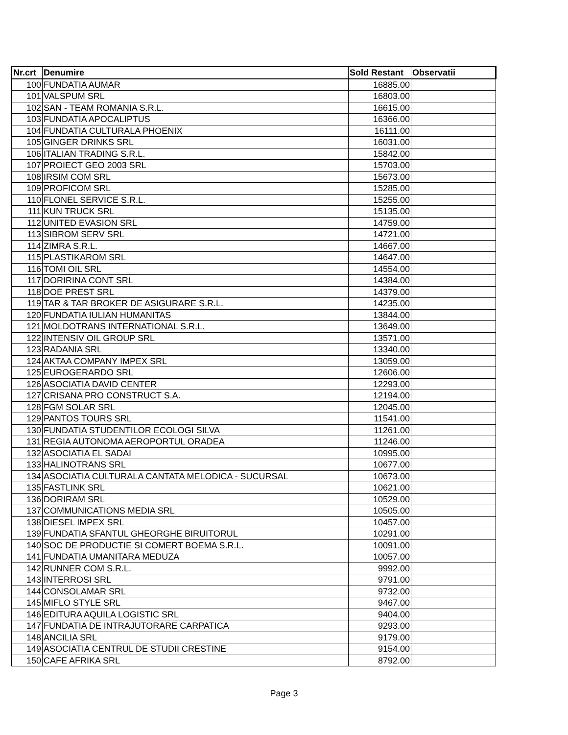| Nr.crt | Denumire | Sold Restant | Observatii |
| --- | --- | --- | --- |
| 100 | FUNDATIA AUMAR | 16885.00 | |
| 101 | VALSPUM SRL | 16803.00 | |
| 102 | SAN - TEAM ROMANIA S.R.L. | 16615.00 | |
| 103 | FUNDATIA APOCALIPTUS | 16366.00 | |
| 104 | FUNDATIA CULTURALA PHOENIX | 16111.00 | |
| 105 | GINGER DRINKS SRL | 16031.00 | |
| 106 | ITALIAN TRADING S.R.L. | 15842.00 | |
| 107 | PROIECT GEO 2003 SRL | 15703.00 | |
| 108 | IRSIM COM SRL | 15673.00 | |
| 109 | PROFICOM SRL | 15285.00 | |
| 110 | FLONEL SERVICE S.R.L. | 15255.00 | |
| 111 | KUN TRUCK SRL | 15135.00 | |
| 112 | UNITED EVASION SRL | 14759.00 | |
| 113 | SIBROM SERV SRL | 14721.00 | |
| 114 | ZIMRA S.R.L. | 14667.00 | |
| 115 | PLASTIKAROM SRL | 14647.00 | |
| 116 | TOMI OIL SRL | 14554.00 | |
| 117 | DORIRINA CONT SRL | 14384.00 | |
| 118 | DOE PREST SRL | 14379.00 | |
| 119 | TAR & TAR BROKER DE ASIGURARE S.R.L. | 14235.00 | |
| 120 | FUNDATIA IULIAN HUMANITAS | 13844.00 | |
| 121 | MOLDOTRANS INTERNATIONAL S.R.L. | 13649.00 | |
| 122 | INTENSIV OIL GROUP SRL | 13571.00 | |
| 123 | RADANIA SRL | 13340.00 | |
| 124 | AKTAA COMPANY IMPEX SRL | 13059.00 | |
| 125 | EUROGERARDO SRL | 12606.00 | |
| 126 | ASOCIATIA DAVID CENTER | 12293.00 | |
| 127 | CRISANA PRO CONSTRUCT S.A. | 12194.00 | |
| 128 | FGM SOLAR SRL | 12045.00 | |
| 129 | PANTOS TOURS SRL | 11541.00 | |
| 130 | FUNDATIA STUDENTILOR ECOLOGI SILVA | 11261.00 | |
| 131 | REGIA AUTONOMA AEROPORTUL ORADEA | 11246.00 | |
| 132 | ASOCIATIA EL SADAI | 10995.00 | |
| 133 | HALINOTRANS SRL | 10677.00 | |
| 134 | ASOCIATIA CULTURALA CANTATA MELODICA - SUCURSAL | 10673.00 | |
| 135 | FASTLINK SRL | 10621.00 | |
| 136 | DORIRAM SRL | 10529.00 | |
| 137 | COMMUNICATIONS MEDIA SRL | 10505.00 | |
| 138 | DIESEL IMPEX SRL | 10457.00 | |
| 139 | FUNDATIA SFANTUL GHEORGHE BIRUITORUL | 10291.00 | |
| 140 | SOC DE PRODUCTIE SI COMERT BOEMA S.R.L. | 10091.00 | |
| 141 | FUNDATIA UMANITARA MEDUZA | 10057.00 | |
| 142 | RUNNER COM S.R.L. | 9992.00 | |
| 143 | INTERROSI SRL | 9791.00 | |
| 144 | CONSOLAMAR SRL | 9732.00 | |
| 145 | MIFLO STYLE SRL | 9467.00 | |
| 146 | EDITURA AQUILA LOGISTIC SRL | 9404.00 | |
| 147 | FUNDATIA DE INTRAJUTORARE CARPATICA | 9293.00 | |
| 148 | ANCILIA SRL | 9179.00 | |
| 149 | ASOCIATIA CENTRUL DE STUDII CRESTINE | 9154.00 | |
| 150 | CAFE AFRIKA SRL | 8792.00 | |
Page 3